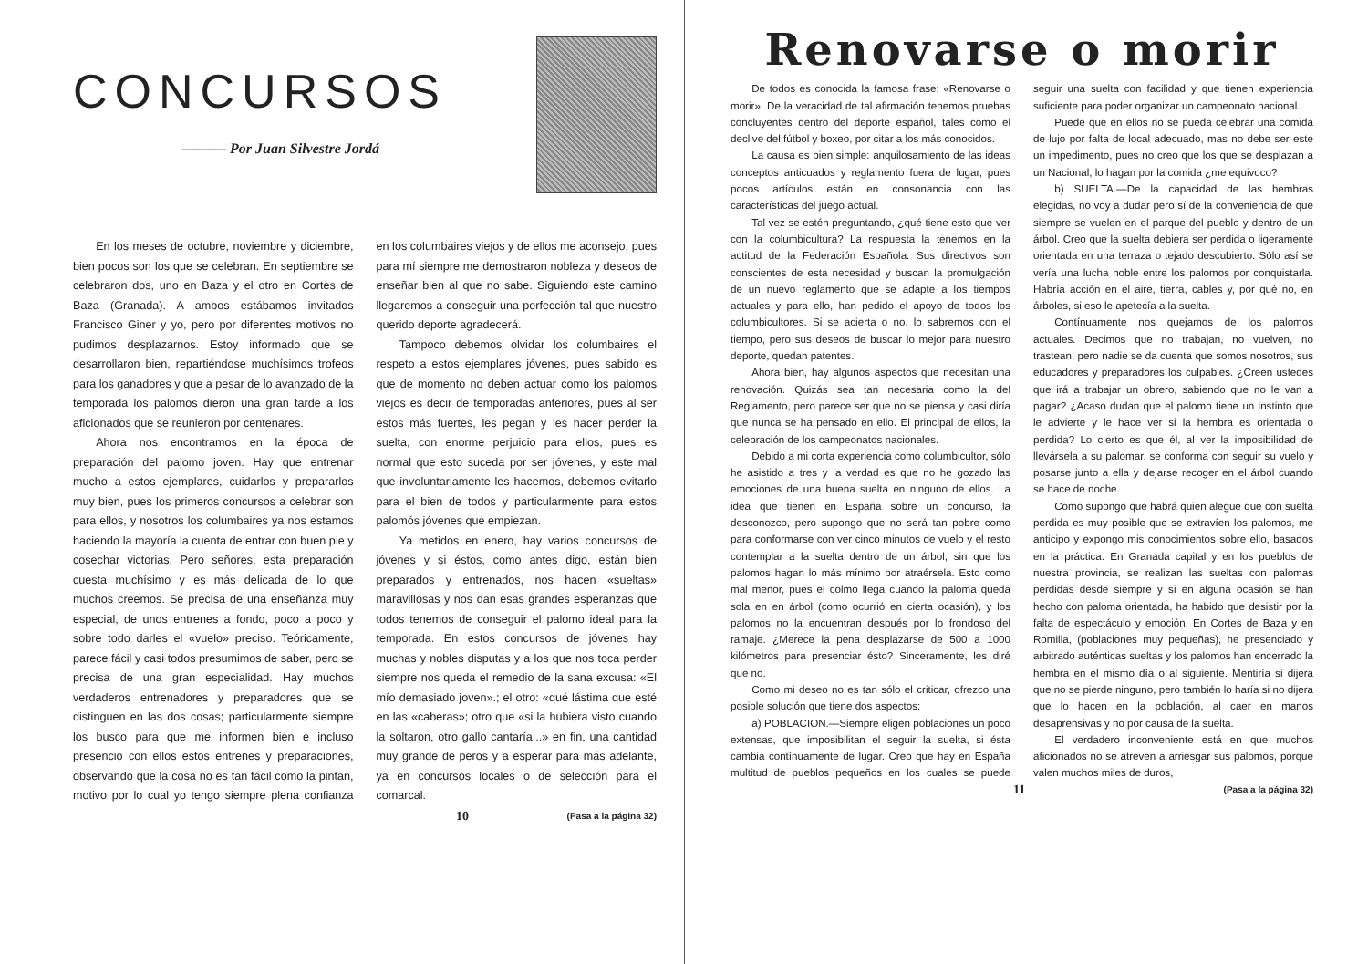CONCURSOS
——— Por Juan Silvestre Jordá
En los meses de octubre, noviembre y diciembre, bien pocos son los que se celebran. En septiembre se celebraron dos, uno en Baza y el otro en Cortes de Baza (Granada). A ambos estábamos invitados Francisco Giner y yo, pero por diferentes motivos no pudimos desplazarnos. Estoy informado que se desarrollaron bien, repartiéndose muchísimos trofeos para los ganadores y que a pesar de lo avanzado de la temporada los palomos dieron una gran tarde a los aficionados que se reunieron por centenares.
Ahora nos encontramos en la época de preparación del palomo joven. Hay que entrenar mucho a estos ejemplares, cuidarlos y prepararlos muy bien, pues los primeros concursos a celebrar son para ellos, y nosotros los columbaires ya nos estamos haciendo la mayoría la cuenta de entrar con buen pie y cosechar victorias. Pero señores, esta preparación cuesta muchísimo y es más delicada de lo que muchos creemos. Se precisa de una enseñanza muy especial, de unos entrenes a fondo, poco a poco y sobre todo darles el «vuelo» preciso. Teóricamente, parece fácil y casi todos presumimos de saber, pero se precisa de una gran especialidad. Hay muchos verdaderos entrenadores y preparadores que se distinguen en las dos cosas; particularmente siempre los busco para que me informen bien e incluso presencio con ellos estos entrenes y preparaciones, observando que la cosa no es tan fácil como la pintan, motivo por lo cual yo tengo siempre plena confianza en los columbaires viejos y de ellos me aconsejo, pues para mí siempre me demostraron nobleza y deseos de enseñar bien al que no sabe. Siguiendo este camino llegaremos a conseguir una perfección tal que nuestro querido deporte agradecerá.
Tampoco debemos olvidar los columbaires el respeto a estos ejemplares jóvenes, pues sabido es que de momento no deben actuar como los palomos viejos es decir de temporadas anteriores, pues al ser estos más fuertes, les pegan y les hacer perder la suelta, con enorme perjuicio para ellos, pues es normal que esto suceda por ser jóvenes, y este mal que involuntariamente les hacemos, debemos evitarlo para el bien de todos y particularmente para estos palomós jóvenes que empiezan.
Ya metidos en enero, hay varios concursos de jóvenes y si éstos, como antes digo, están bien preparados y entrenados, nos hacen «sueltas» maravillosas y nos dan esas grandes esperanzas que todos tenemos de conseguir el palomo ideal para la temporada. En estos concursos de jóvenes hay muchas y nobles disputas y a los que nos toca perder siempre nos queda el remedio de la sana excusa: «El mío demasiado joven».; el otro: «qué lástima que esté en las «caberas»; otro que «si la hubiera visto cuando la soltaron, otro gallo cantaría...» en fin, una cantidad muy grande de peros y a esperar para más adelante, ya en concursos locales o de selección para el comarcal.
10 (Pasa a la página 32)
Renovarse o morir
De todos es conocida la famosa frase: «Renovarse o morir». De la veracidad de tal afirmación tenemos pruebas concluyentes dentro del deporte español, tales como el declive del fútbol y boxeo, por citar a los más conocidos.
La causa es bien simple: anquilosamiento de las ideas conceptos anticuados y reglamento fuera de lugar, pues pocos artículos están en consonancia con las características del juego actual.
Tal vez se estén preguntando, ¿qué tiene esto que ver con la columbicultura? La respuesta la tenemos en la actitud de la Federación Española. Sus directivos son conscientes de esta necesidad y buscan la promulgación de un nuevo reglamento que se adapte a los tiempos actuales y para ello, han pedido el apoyo de todos los columbicultores. Si se acierta o no, lo sabremos con el tiempo, pero sus deseos de buscar lo mejor para nuestro deporte, quedan patentes.
Ahora bien, hay algunos aspectos que necesitan una renovación. Quizás sea tan necesaria como la del Reglamento, pero parece ser que no se piensa y casi diría que nunca se ha pensado en ello. El principal de ellos, la celebración de los campeonatos nacionales.
Debido a mi corta experiencia como columbicultor, sólo he asistido a tres y la verdad es que no he gozado las emociones de una buena suelta en ninguno de ellos. La idea que tienen en España sobre un concurso, la desconozco, pero supongo que no será tan pobre como para conformarse con ver cinco minutos de vuelo y el resto contemplar a la suelta dentro de un árbol, sin que los palomos hagan lo más mínimo por atraérsela. Esto como mal menor, pues el colmo llega cuando la paloma queda sola en en árbol (como ocurrió en cierta ocasión), y los palomos no la encuentran después por lo frondoso del ramaje. ¿Merece la pena desplazarse de 500 a 1000 kilómetros para presenciar ésto? Sinceramente, les diré que no.
Como mi deseo no es tan sólo el criticar, ofrezco una posible solución que tiene dos aspectos:
a) POBLACION.—Siempre eligen poblaciones un poco extensas, que imposibilitan el seguir la suelta, si ésta cambia contínuamente de lugar. Creo que hay en España multitud de pueblos pequeños en los cuales se puede seguir una suelta con facilidad y que tienen experiencia suficiente para poder organizar un campeonato nacional.
Puede que en ellos no se pueda celebrar una comida de lujo por falta de local adecuado, mas no debe ser este un impedimento, pues no creo que los que se desplazan a un Nacional, lo hagan por la comida ¿me equivoco?
b) SUELTA.—De la capacidad de las hembras elegidas, no voy a dudar pero sí de la conveniencia de que siempre se vuelen en el parque del pueblo y dentro de un árbol. Creo que la suelta debiera ser perdida o ligeramente orientada en una terraza o tejado descubierto. Sólo así se vería una lucha noble entre los palomos por conquistarla. Habría acción en el aire, tierra, cables y, por qué no, en árboles, si eso le apetecía a la suelta.
Contínuamente nos quejamos de los palomos actuales. Decimos que no trabajan, no vuelven, no trastean, pero nadie se da cuenta que somos nosotros, sus educadores y preparadores los culpables. ¿Creen ustedes que irá a trabajar un obrero, sabiendo que no le van a pagar? ¿Acaso dudan que el palomo tiene un instinto que le advierte y le hace ver si la hembra es orientada o perdida? Lo cierto es que él, al ver la imposibilidad de llevársela a su palomar, se conforma con seguir su vuelo y posarse junto a ella y dejarse recoger en el árbol cuando se hace de noche.
Como supongo que habrá quien alegue que con suelta perdida es muy posible que se extravíen los palomos, me anticipo y expongo mis conocimientos sobre ello, basados en la práctica. En Granada capital y en los pueblos de nuestra provincia, se realizan las sueltas con palomas perdidas desde siempre y si en alguna ocasión se han hecho con paloma orientada, ha habido que desistir por la falta de espectáculo y emoción. En Cortes de Baza y en Romilla, (poblaciones muy pequeñas), he presenciado y arbitrado auténticas sueltas y los palomos han encerrado la hembra en el mismo día o al siguiente. Mentiría si dijera que no se pierde ninguno, pero también lo haría si no dijera que lo hacen en la población, al caer en manos desaprensivas y no por causa de la suelta.
El verdadero inconveniente está en que muchos aficionados no se atreven a arriesgar sus palomos, porque valen muchos miles de duros,
11 (Pasa a la página 32)